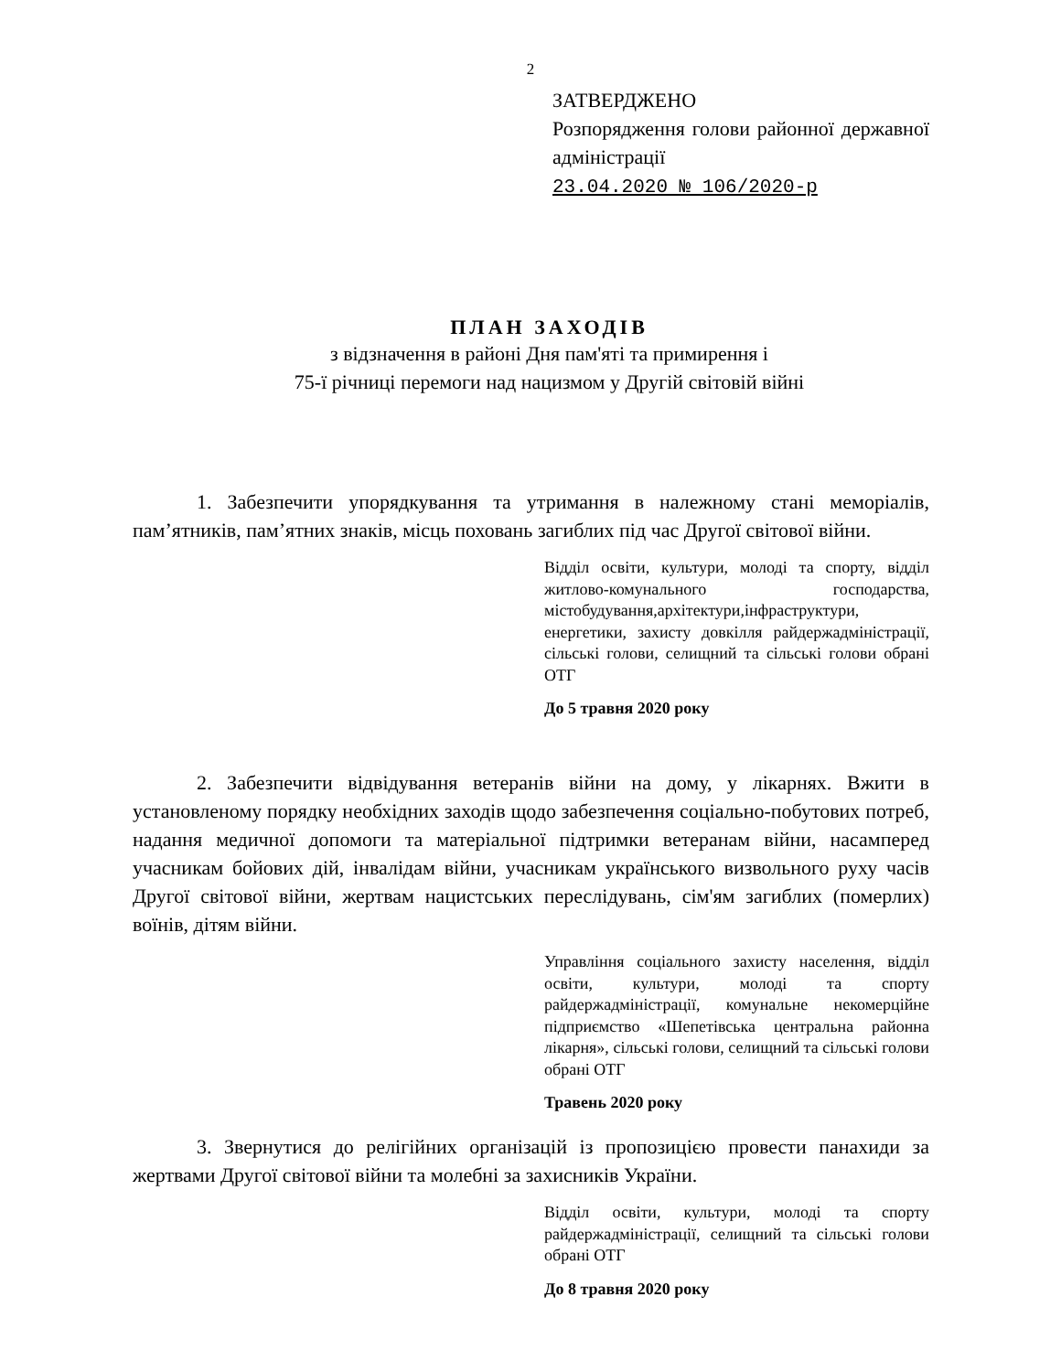2
ЗАТВЕРДЖЕНО
Розпорядження голови районної державної адміністрації
23.04.2020 № 106/2020-р
ПЛАН ЗАХОДІВ
з відзначення в районі Дня пам'яті та примирення і
75-ї річниці перемоги над нацизмом у Другій світовій війні
1. Забезпечити упорядкування та утримання в належному стані меморіалів, пам’ятників, пам’ятних знаків, місць поховань загиблих під час Другої світової війни.
Відділ освіти, культури, молоді та спорту, відділ житлово-комунального господарства, містобудування,архітектури,інфраструктури, енергетики, захисту довкілля райдержадміністрації, сільські голови, селищний та сільські голови обрані ОТГ
До 5 травня 2020 року
2. Забезпечити відвідування ветеранів війни на дому, у лікарнях. Вжити в установленому порядку необхідних заходів щодо забезпечення соціально-побутових потреб, надання медичної допомоги та матеріальної підтримки ветеранам війни, насамперед учасникам бойових дій, інвалідам війни, учасникам українського визвольного руху часів Другої світової війни, жертвам нацистських переслідувань, сім'ям загиблих (померлих) воїнів, дітям війни.
Управління соціального захисту населення, відділ освіти, культури, молоді та спорту райдержадміністрації, комунальне некомерційне підприємство «Шепетівська центральна районна лікарня», сільські голови, селищний та сільські голови обрані ОТГ
Травень 2020 року
3. Звернутися до релігійних організацій із пропозицією провести панахиди за жертвами Другої світової війни та молебні за захисників України.
Відділ освіти, культури, молоді та спорту райдержадміністрації, селищний та сільські голови обрані ОТГ
До 8 травня 2020 року